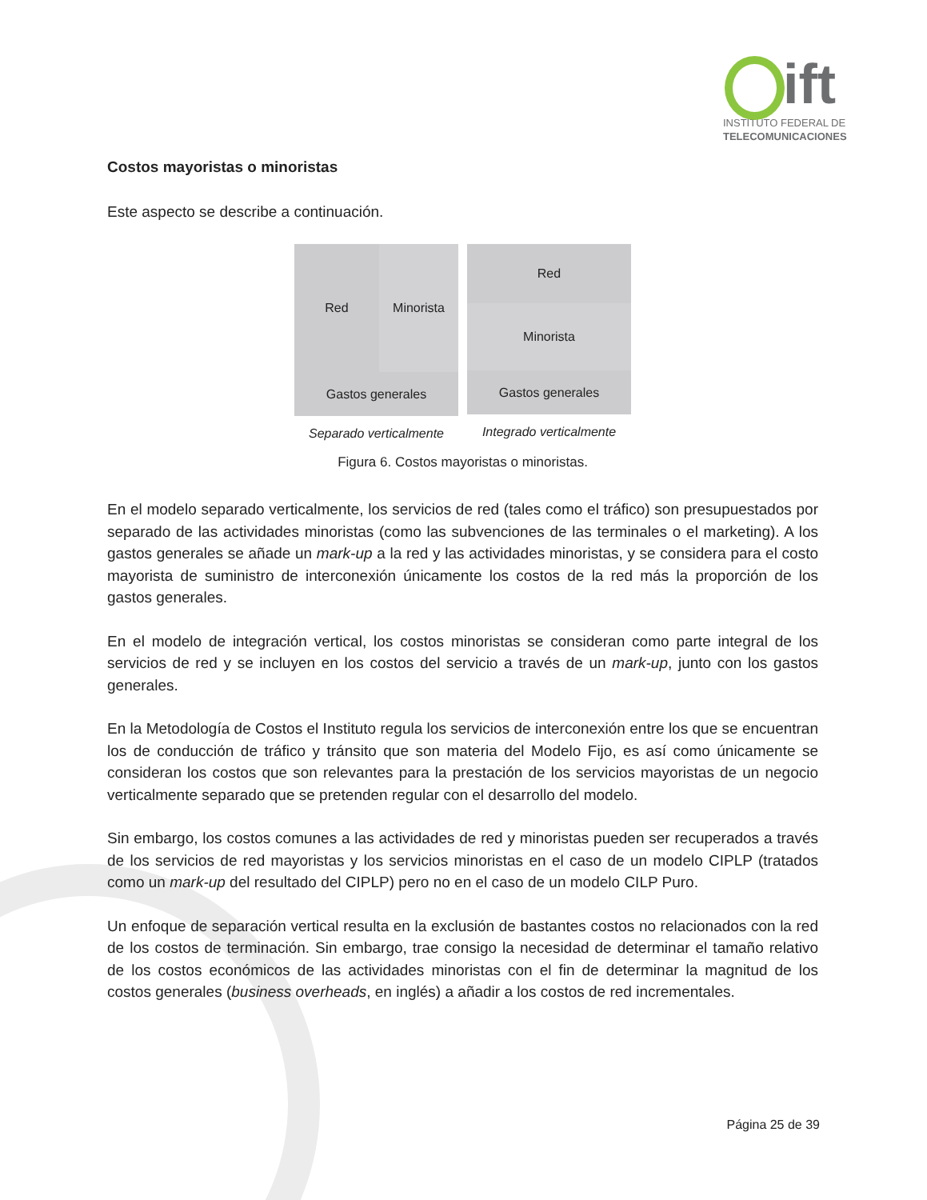ift
INSTITUTO FEDERAL DE
TELECOMUNICACIONES
Costos mayoristas o minoristas
Este aspecto se describe a continuación.
Red Minorista
Gastos generales
Separado verticalmente
Red
Minorista
Gastos generales
Integrado verticalmente
Figura 6. Costos mayoristas o minoristas.
En el modelo separado verticalmente, los servicios de red (tales como el tráfico) son presupuestados por separado de las actividades minoristas (como las subvenciones de las terminales o el marketing). A los gastos generales se añade un mark-up a la red y las actividades minoristas, y se considera para el costo mayorista de suministro de interconexión únicamente los costos de la red más la proporción de los gastos generales.
En el modelo de integración vertical, los costos minoristas se consideran como parte integral de los servicios de red y se incluyen en los costos del servicio a través de un mark-up, junto con los gastos generales.
En la Metodología de Costos el Instituto regula los servicios de interconexión entre los que se encuentran los de conducción de tráfico y tránsito que son materia del Modelo Fijo, es así como únicamente se consideran los costos que son relevantes para la prestación de los servicios mayoristas de un negocio verticalmente separado que se pretenden regular con el desarrollo del modelo.
Sin embargo, los costos comunes a las actividades de red y minoristas pueden ser recuperados a través de los servicios de red mayoristas y los servicios minoristas en el caso de un modelo CIPLP (tratados como un mark-up del resultado del CIPLP) pero no en el caso de un modelo CILP Puro.
Un enfoque de separación vertical resulta en la exclusión de bastantes costos no relacionados con la red de los costos de terminación. Sin embargo, trae consigo la necesidad de determinar el tamaño relativo de los costos económicos de las actividades minoristas con el fin de determinar la magnitud de los costos generales (business overheads, en inglés) a añadir a los costos de red incrementales.
Página 25 de 39